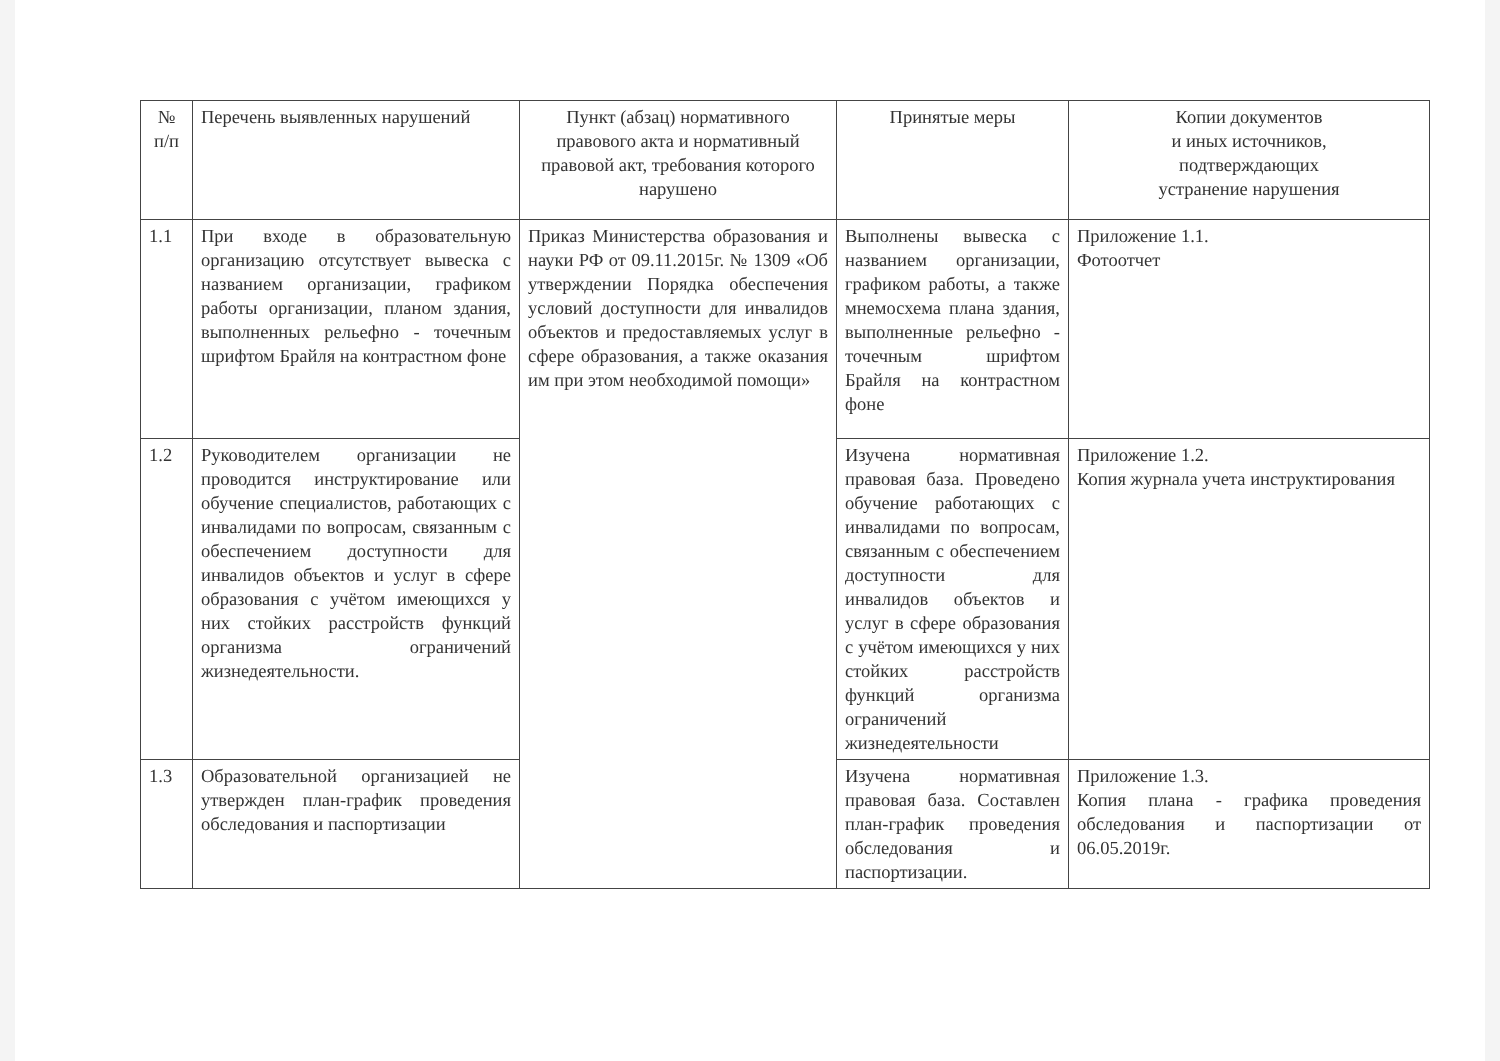| № п/п | Перечень выявленных нарушений | Пункт (абзац) нормативного правового акта и нормативный правовой акт, требования которого нарушено | Принятые меры | Копии документов и иных источников, подтверждающих устранение нарушения |
| --- | --- | --- | --- | --- |
| 1.1 | При входе в образовательную организацию отсутствует вывеска с названием организации, графиком работы организации, планом здания, выполненных рельефно - точечным шрифтом Брайля на контрастном фоне | Приказ Министерства образования и науки РФ от 09.11.2015г. № 1309 «Об утверждении Порядка обеспечения условий доступности для инвалидов объектов и предоставляемых услуг в сфере образования, а также оказания им при этом необходимой помощи» | Выполнены вывеска с названием организации, графиком работы, а также мнемосхема плана здания, выполненные рельефно - точечным шрифтом Брайля на контрастном фоне | Приложение 1.1. Фотоотчет |
| 1.2 | Руководителем организации не проводится инструктирование или обучение специалистов, работающих с инвалидами по вопросам, связанным с обеспечением доступности для инвалидов объектов и услуг в сфере образования с учётом имеющихся у них стойких расстройств функций организма ограничений жизнедеятельности. | | Изучена нормативная правовая база. Проведено обучение работающих с инвалидами по вопросам, связанным с обеспечением доступности для инвалидов объектов и услуг в сфере образования с учётом имеющихся у них стойких расстройств функций организма ограничений жизнедеятельности | Приложение 1.2. Копия журнала учета инструктирования |
| 1.3 | Образовательной организацией не утвержден план-график проведения обследования и паспортизации | | Изучена нормативная правовая база. Составлен план-график проведения обследования и паспортизации. | Приложение 1.3. Копия плана - графика проведения обследования и паспортизации от 06.05.2019г. |